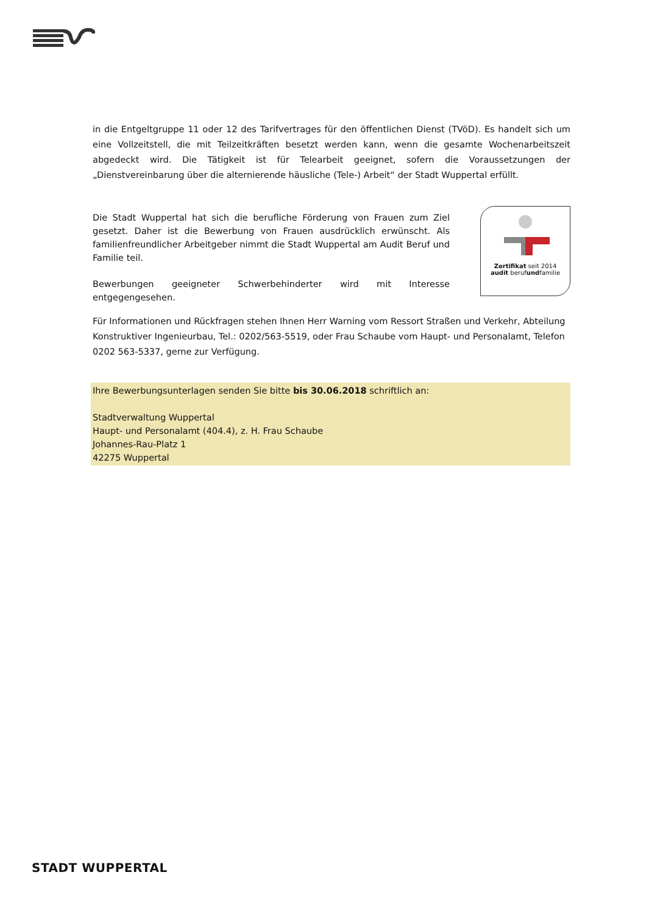in die Entgeltgruppe 11 oder 12 des Tarifvertrages für den öffentlichen Dienst (TVöD). Es handelt sich um eine Vollzeitstell, die mit Teilzeitkräften besetzt werden kann, wenn die gesamte Wochenarbeitszeit abgedeckt wird. Die Tätigkeit ist für Telearbeit geeignet, sofern die Voraussetzungen der „Dienstvereinbarung über die alternierende häusliche (Tele-) Arbeit“ der Stadt Wuppertal erfüllt.
Die Stadt Wuppertal hat sich die berufliche Förderung von Frauen zum Ziel gesetzt. Daher ist die Bewerbung von Frauen ausdrücklich erwünscht. Als familienfreundlicher Arbeitgeber nimmt die Stadt Wuppertal am Audit Beruf und Familie teil.
Bewerbungen geeigneter Schwerbehinderter wird mit Interesse entgegengesehen.
Zertifikat seit 2014
audit berufundfamilie
Für Informationen und Rückfragen stehen Ihnen Herr Warning vom Ressort Straßen und Verkehr, Abteilung Konstruktiver Ingenieurbau, Tel.: 0202/563-5519, oder Frau Schaube vom Haupt- und Personalamt, Telefon 0202 563-5337, gerne zur Verfügung.
Ihre Bewerbungsunterlagen senden Sie bitte bis 30.06.2018 schriftlich an:
Stadtverwaltung Wuppertal
Haupt- und Personalamt (404.4), z. H. Frau Schaube
Johannes-Rau-Platz 1
42275 Wuppertal
STADT WUPPERTAL